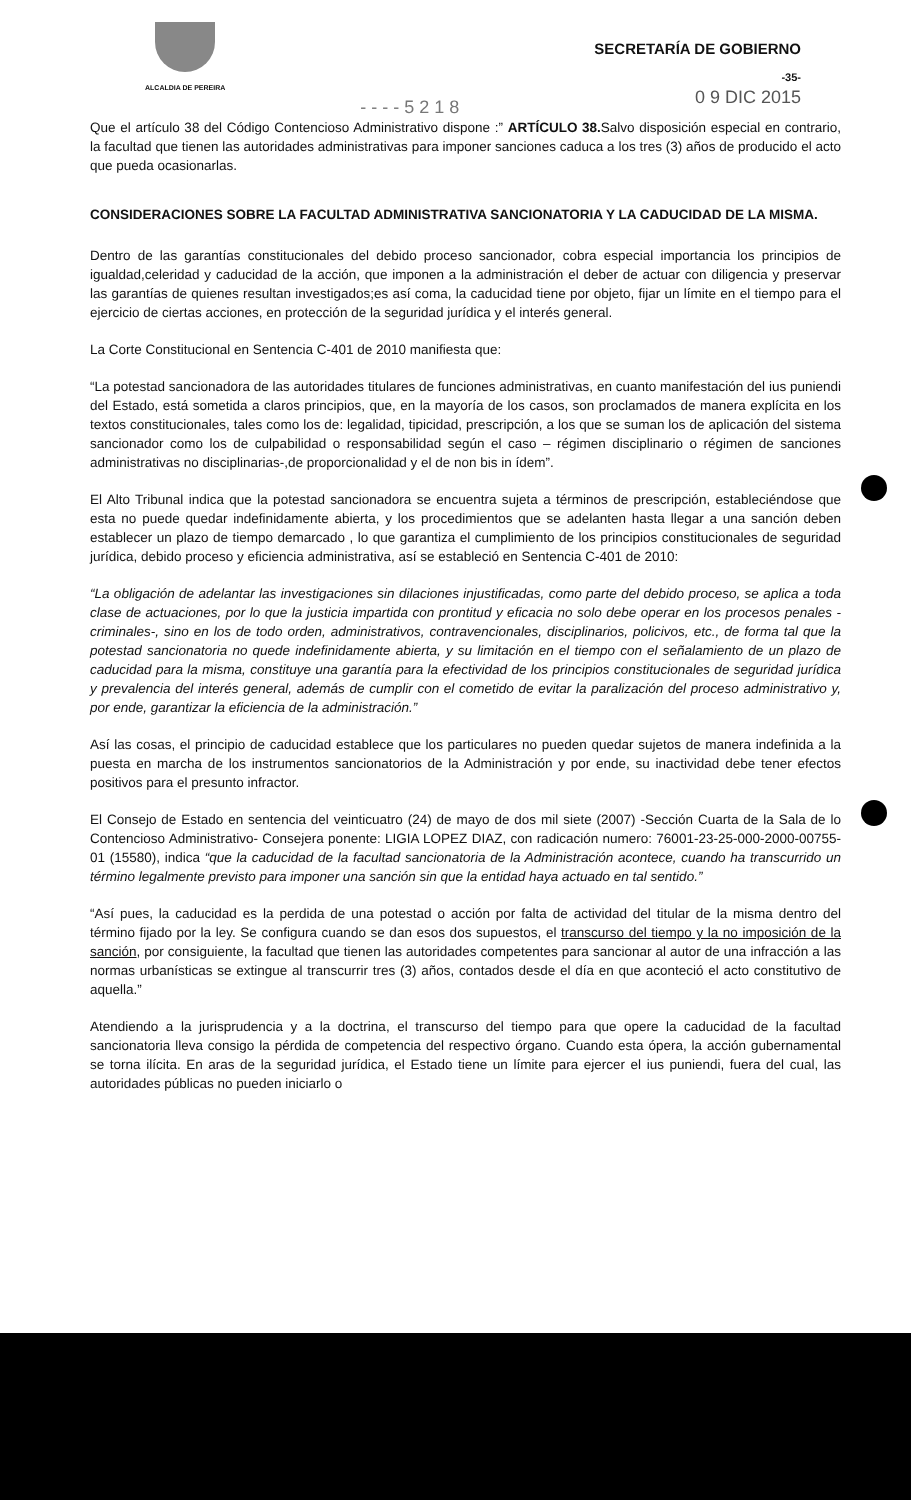ALCALDIA DE PEREIRA
- - - - 5 2 1 8
SECRETARÍA DE GOBIERNO
-35-
0 9 DIC 2015
Que el artículo 38 del Código Contencioso Administrativo dispone :” ARTÍCULO 38. Salvo disposición especial en contrario, la facultad que tienen las autoridades administrativas para imponer sanciones caduca a los tres (3) años de producido el acto que pueda ocasionarlas.
CONSIDERACIONES SOBRE LA FACULTAD ADMINISTRATIVA SANCIONATORIA Y LA CADUCIDAD DE LA MISMA.
Dentro de las garantías constitucionales del debido proceso sancionador, cobra especial importancia los principios de igualdad,celeridad y caducidad de la acción, que imponen a la administración el deber de actuar con diligencia y preservar las garantías de quienes resultan investigados;es así coma, la caducidad tiene por objeto, fijar un límite en el tiempo para el ejercicio de ciertas acciones, en protección de la seguridad jurídica y el interés general.
La Corte Constitucional en Sentencia C-401 de 2010 manifiesta que:
“La potestad sancionadora de las autoridades titulares de funciones administrativas, en cuanto manifestación del ius puniendi del Estado, está sometida a claros principios, que, en la mayoría de los casos, son proclamados de manera explícita en los textos constitucionales, tales como los de: legalidad, tipicidad, prescripción, a los que se suman los de aplicación del sistema sancionador como los de culpabilidad o responsabilidad según el caso – régimen disciplinario o régimen de sanciones administrativas no disciplinarias-,de proporcionalidad y el de non bis in ídem”.
El Alto Tribunal indica que la potestad sancionadora se encuentra sujeta a términos de prescripción, estableciéndose que esta no puede quedar indefinidamente abierta, y los procedimientos que se adelanten hasta llegar a una sanción deben establecer un plazo de tiempo demarcado , lo que garantiza el cumplimiento de los principios constitucionales de seguridad jurídica, debido proceso y eficiencia administrativa, así se estableció en Sentencia C-401 de 2010:
“La obligación de adelantar las investigaciones sin dilaciones injustificadas, como parte del debido proceso, se aplica a toda clase de actuaciones, por lo que la justicia impartida con prontitud y eficacia no solo debe operar en los procesos penales -criminales-, sino en los de todo orden, administrativos, contravencionales, disciplinarios, policivos, etc., de forma tal que la potestad sancionatoria no quede indefinidamente abierta, y su limitación en el tiempo con el señalamiento de un plazo de caducidad para la misma, constituye una garantía para la efectividad de los principios constitucionales de seguridad jurídica y prevalencia del interés general, además de cumplir con el cometido de evitar la paralización del proceso administrativo y, por ende, garantizar la eficiencia de la administración.”
Así las cosas, el principio de caducidad establece que los particulares no pueden quedar sujetos de manera indefinida a la puesta en marcha de los instrumentos sancionatorios de la Administración y por ende, su inactividad debe tener efectos positivos para el presunto infractor.
El Consejo de Estado en sentencia del veinticuatro (24) de mayo de dos mil siete (2007) -Sección Cuarta de la Sala de lo Contencioso Administrativo- Consejera ponente: LIGIA LOPEZ DIAZ, con radicación numero: 76001-23-25-000-2000-00755-01 (15580), indica “que la caducidad de la facultad sancionatoria de la Administración acontece, cuando ha transcurrido un término legalmente previsto para imponer una sanción sin que la entidad haya actuado en tal sentido.”
“Así pues, la caducidad es la perdida de una potestad o acción por falta de actividad del titular de la misma dentro del término fijado por la ley. Se configura cuando se dan esos dos supuestos, el transcurso del tiempo y la no imposición de la sanción, por consiguiente, la facultad que tienen las autoridades competentes para sancionar al autor de una infracción a las normas urbanísticas se extingue al transcurrir tres (3) años, contados desde el día en que aconteció el acto constitutivo de aquella.”
Atendiendo a la jurisprudencia y a la doctrina, el transcurso del tiempo para que opere la caducidad de la facultad sancionatoria lleva consigo la pérdida de competencia del respectivo órgano. Cuando esta ópera, la acción gubernamental se torna ilícita. En aras de la seguridad jurídica, el Estado tiene un límite para ejercer el ius puniendi, fuera del cual, las autoridades públicas no pueden iniciarlo o